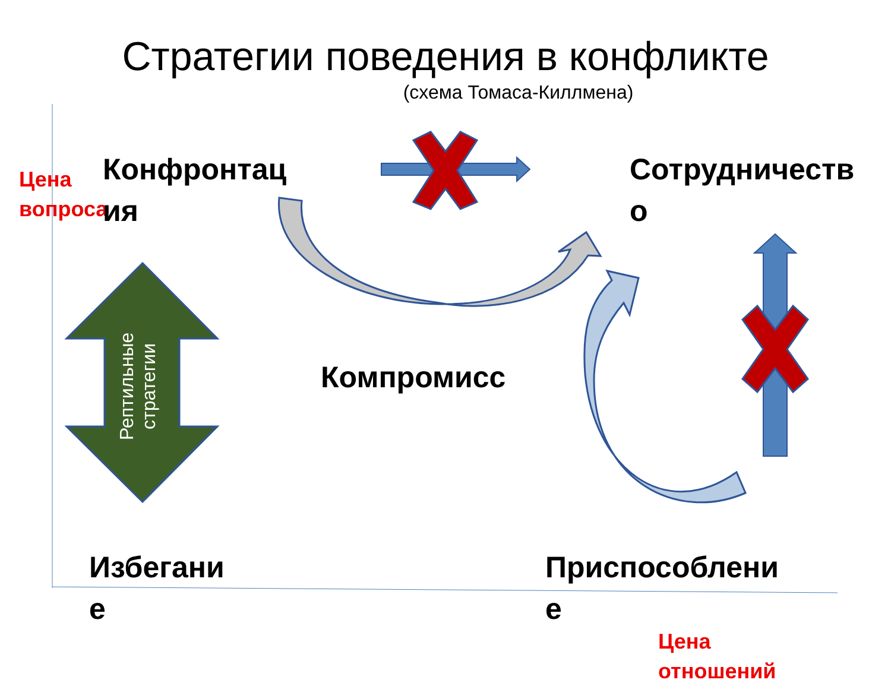Стратегии поведения в конфликте
(схема Томаса-Киллмена)
Цена
вопроса
Конфронтац
ия
Сотрудничеств
о
Рептильные стратегии
Компромисс
Избегани
е
Приспособлени
е
Цена
отношений